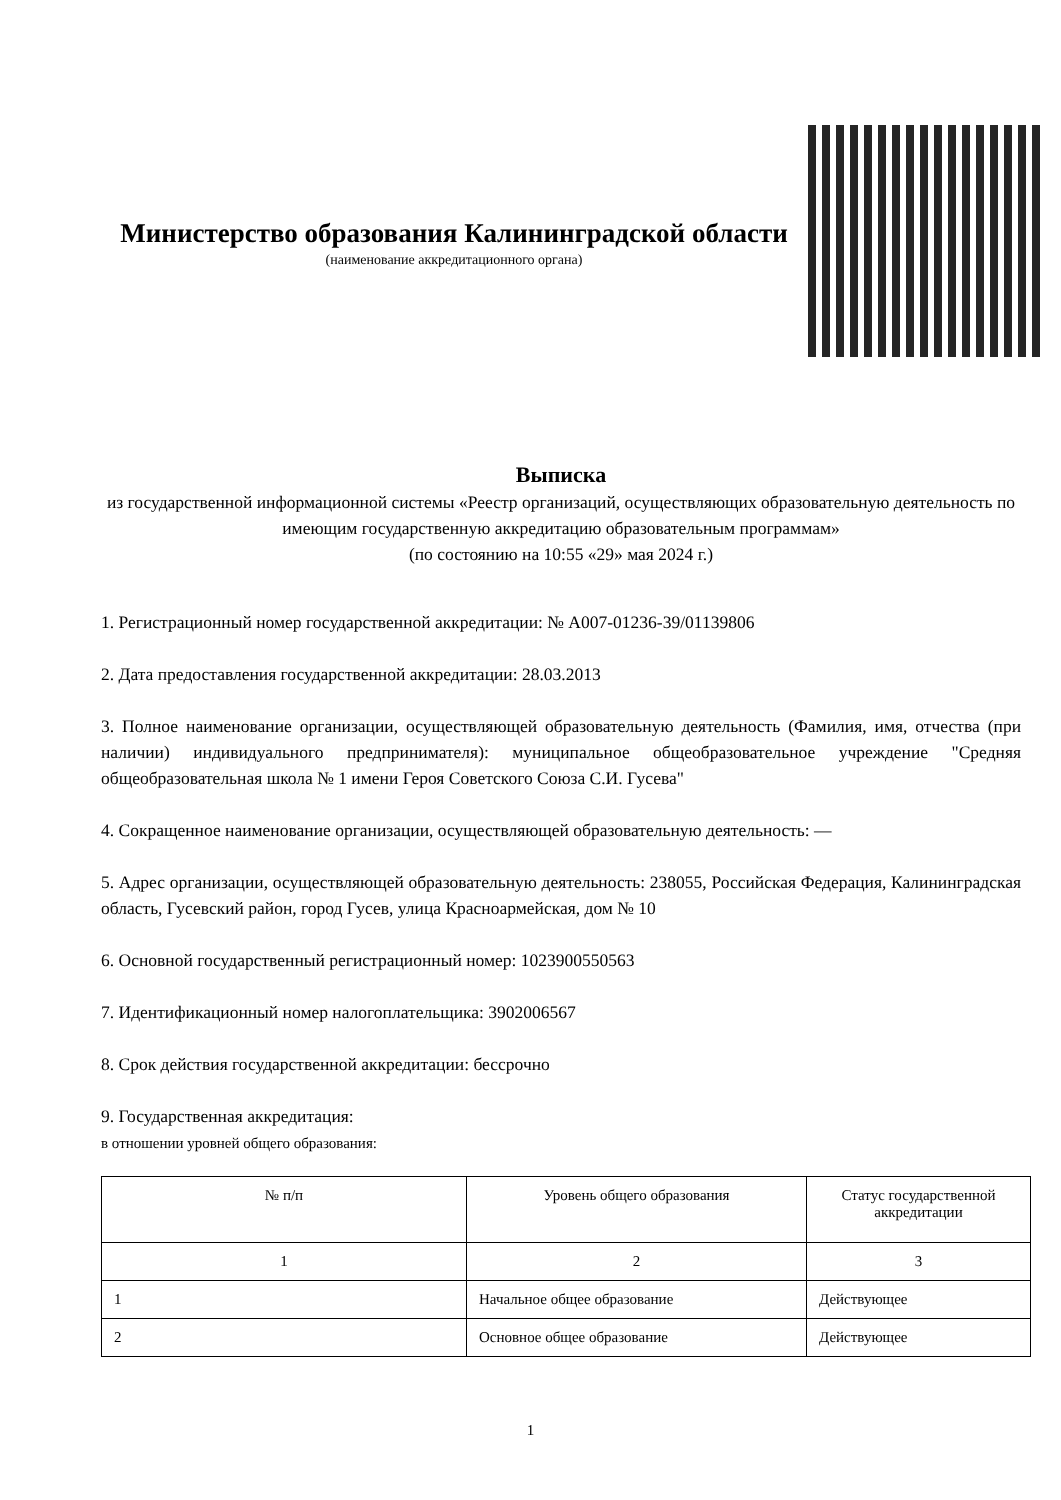Министерство образования Калининградской области
(наименование аккредитационного органа)
Выписка
из государственной информационной системы «Реестр организаций, осуществляющих образовательную деятельность по имеющим государственную аккредитацию образовательным программам»
(по состоянию на 10:55 «29» мая 2024 г.)
1. Регистрационный номер государственной аккредитации: № А007-01236-39/01139806
2. Дата предоставления государственной аккредитации: 28.03.2013
3. Полное наименование организации, осуществляющей образовательную деятельность (Фамилия, имя, отчества (при наличии) индивидуального предпринимателя): муниципальное общеобразовательное учреждение "Средняя общеобразовательная школа № 1 имени Героя Советского Союза С.И. Гусева"
4. Сокращенное наименование организации, осуществляющей образовательную деятельность: —
5. Адрес организации, осуществляющей образовательную деятельность: 238055, Российская Федерация, Калининградская область, Гусевский район, город Гусев, улица Красноармейская, дом № 10
6. Основной государственный регистрационный номер: 1023900550563
7. Идентификационный номер налогоплательщика: 3902006567
8. Срок действия государственной аккредитации: бессрочно
9. Государственная аккредитация:
в отношении уровней общего образования:
| № п/п | Уровень общего образования | Статус государственной аккредитации |
| --- | --- | --- |
| 1 | 2 | 3 |
| 1 | Начальное общее образование | Действующее |
| 2 | Основное общее образование | Действующее |
1